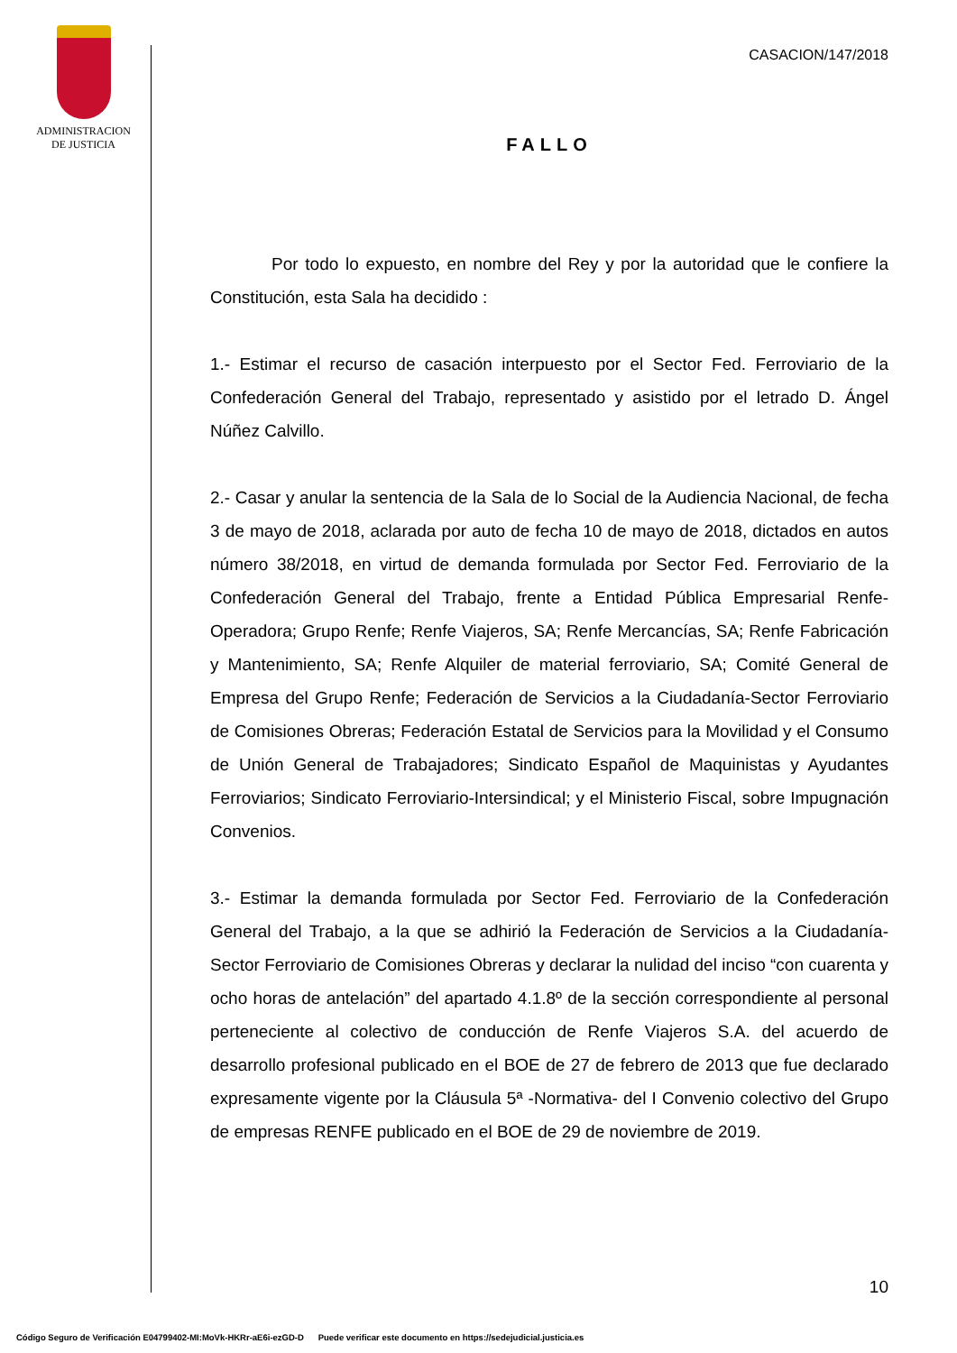ADMINISTRACION
DE JUSTICIA
CASACION/147/2018
FALLO
Por todo lo expuesto, en nombre del Rey y por la autoridad que le confiere la Constitución, esta Sala ha decidido :
1.- Estimar el recurso de casación interpuesto por el Sector Fed. Ferroviario de la Confederación General del Trabajo, representado y asistido por el letrado D. Ángel Núñez Calvillo.
2.- Casar y anular la sentencia de la Sala de lo Social de la Audiencia Nacional, de fecha 3 de mayo de 2018, aclarada por auto de fecha 10 de mayo de 2018, dictados en autos número 38/2018, en virtud de demanda formulada por Sector Fed. Ferroviario de la Confederación General del Trabajo, frente a Entidad Pública Empresarial Renfe-Operadora; Grupo Renfe; Renfe Viajeros, SA; Renfe Mercancías, SA; Renfe Fabricación y Mantenimiento, SA; Renfe Alquiler de material ferroviario, SA; Comité General de Empresa del Grupo Renfe; Federación de Servicios a la Ciudadanía-Sector Ferroviario de Comisiones Obreras; Federación Estatal de Servicios para la Movilidad y el Consumo de Unión General de Trabajadores; Sindicato Español de Maquinistas y Ayudantes Ferroviarios; Sindicato Ferroviario-Intersindical; y el Ministerio Fiscal, sobre Impugnación Convenios.
3.- Estimar la demanda formulada por Sector Fed. Ferroviario de la Confederación General del Trabajo, a la que se adhirió la Federación de Servicios a la Ciudadanía-Sector Ferroviario de Comisiones Obreras y declarar la nulidad del inciso “con cuarenta y ocho horas de antelación” del apartado 4.1.8º de la sección correspondiente al personal perteneciente al colectivo de conducción de Renfe Viajeros S.A. del acuerdo de desarrollo profesional publicado en el BOE de 27 de febrero de 2013 que fue declarado expresamente vigente por la Cláusula 5ª -Normativa- del I Convenio colectivo del Grupo de empresas RENFE publicado en el BOE de 29 de noviembre de 2019.
10
Código Seguro de Verificación E04799402-MI:MoVk-HKRr-aE6i-ezGD-D Puede verificar este documento en https://sedejudicial.justicia.es